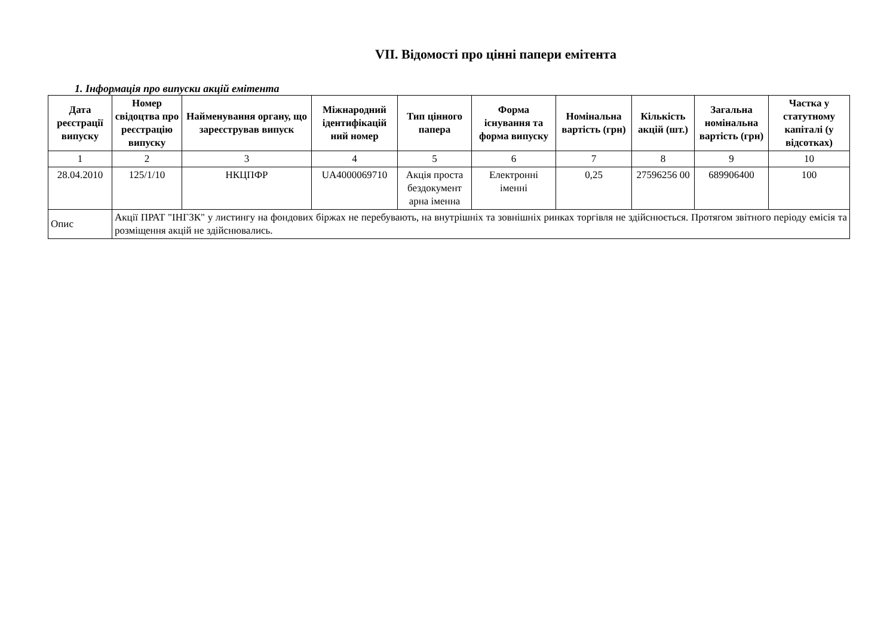VII. Відомості про цінні папери емітента
1. Інформація про випуски акцій емітента
| Дата реєстрації випуску | Номер свідоцтва про реєстрацію випуску | Найменування органу, що зареєстрував випуск | Міжнародний ідентифікацій ний номер | Тип цінного папера | Форма існування та форма випуску | Номінальна вартість (грн) | Кількість акцій (шт.) | Загальна номінальна вартість (грн) | Частка у статутному капіталі (у відсотках) |
| --- | --- | --- | --- | --- | --- | --- | --- | --- | --- |
| 1 | 2 | 3 | 4 | 5 | 6 | 7 | 8 | 9 | 10 |
| 28.04.2010 | 125/1/10 | НКЦПФР | UA4000069710 | Акція проста бездокумент арна іменна | Електронні іменні | 0,25 | 27596256 00 | 689906400 | 100 |
| Опис | Акції ПРАТ "ІНГЗК" у листингу на фондових біржах не перебувають, на внутрішніх та зовнішніх ринках торгівля не здійснюється. Протягом звітного періоду емісія та розміщення акцій не здійснювались. | | | | | | | | |